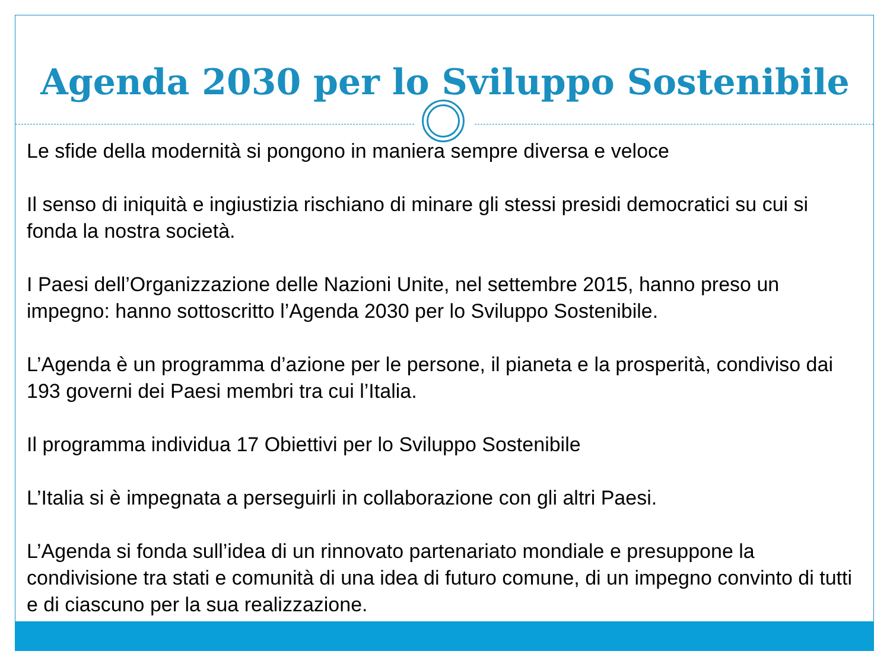Agenda 2030 per lo Sviluppo Sostenibile
Le sfide della modernità si pongono in maniera sempre diversa e veloce
Il senso di iniquità e ingiustizia rischiano di minare gli stessi presidi democratici su cui si fonda la nostra società.
I Paesi dell’Organizzazione delle Nazioni Unite, nel settembre 2015, hanno preso un impegno: hanno sottoscritto l’Agenda 2030 per lo Sviluppo Sostenibile.
L’Agenda è un programma d’azione per le persone, il pianeta e la prosperità, condiviso dai 193 governi dei Paesi membri tra cui l’Italia.
Il programma individua 17 Obiettivi per lo Sviluppo Sostenibile
L’Italia si è impegnata a perseguirli in collaborazione con gli altri Paesi.
L’Agenda si fonda sull’idea di un rinnovato partenariato mondiale e presuppone la condivisione tra stati e comunità di una idea di futuro comune, di un impegno convinto di tutti e di ciascuno per la sua realizzazione.